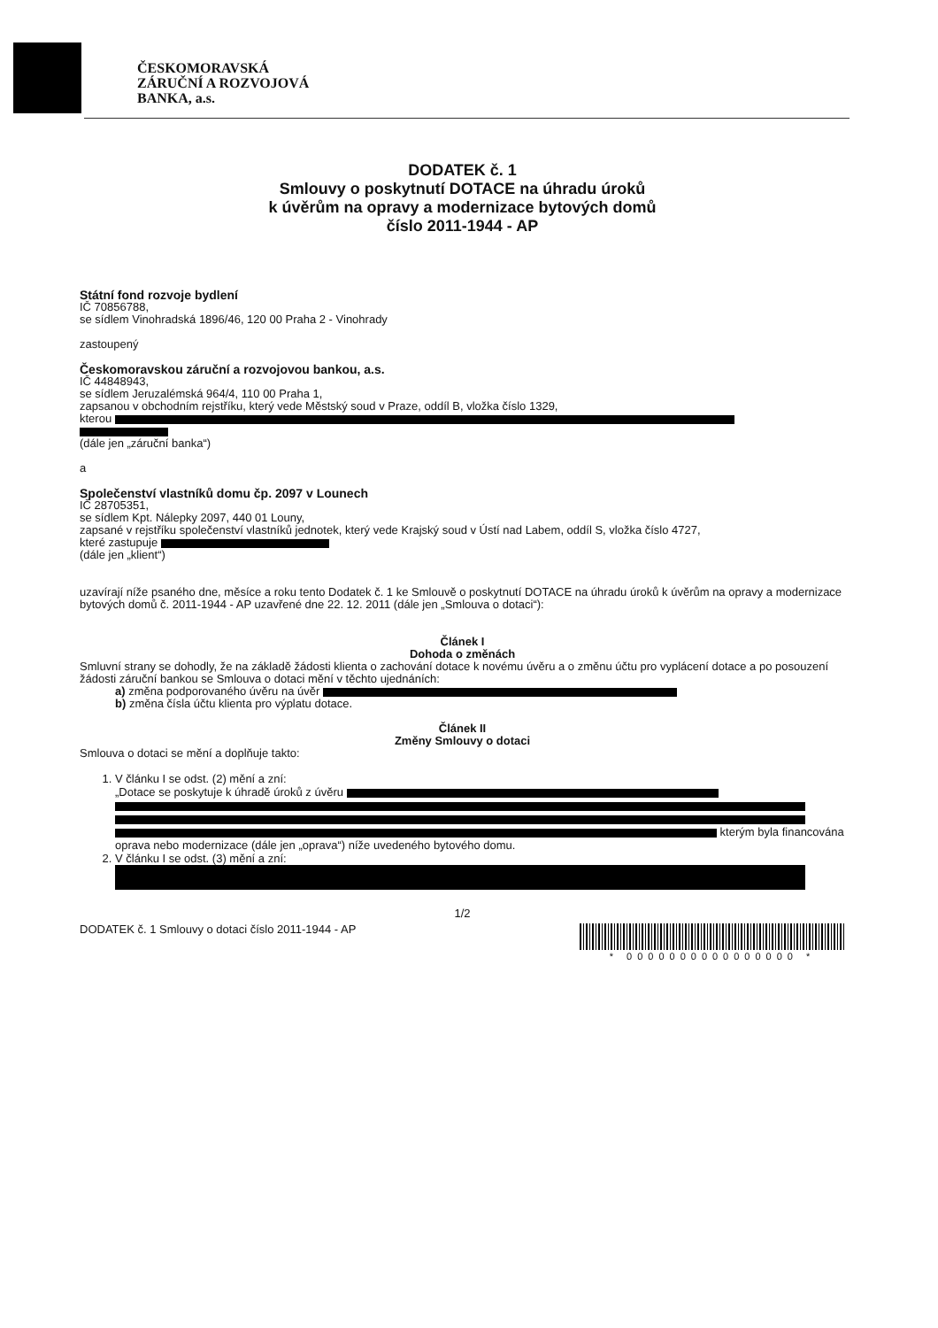ČESKOMORAVSKÁ
ZÁRUČNÍ A ROZVOJOVÁ
BANKA, a.s.
DODATEK č. 1
Smlouvy o poskytnutí DOTACE na úhradu úroků
k úvěrům na opravy a modernizace bytových domů
číslo 2011-1944 - AP
Státní fond rozvoje bydlení
IČ 70856788,
se sídlem Vinohradská 1896/46, 120 00 Praha 2 - Vinohrady
zastoupený
Českomoravskou záruční a rozvojovou bankou, a.s.
IČ 44848943,
se sídlem Jeruzalémská 964/4, 110 00 Praha 1,
zapsanou v obchodním rejstříku, který vede Městský soud v Praze, oddíl B, vložka číslo 1329,
kterou
(dále jen „záruční banka“)
a
Společenství vlastníků domu čp. 2097 v Lounech
IČ 28705351,
se sídlem Kpt. Nálepky 2097, 440 01 Louny,
zapsané v rejstříku společenství vlastníků jednotek, který vede Krajský soud v Ústí nad Labem, oddíl S, vložka číslo 4727,
které zastupuje
(dále jen „klient“)
uzavírají níže psaného dne, měsíce a roku tento Dodatek č. 1 ke Smlouvě o poskytnutí DOTACE na úhradu úroků k úvěrům na opravy a modernizace bytových domů č. 2011-1944 - AP uzavřené dne 22. 12. 2011 (dále jen „Smlouva o dotaci“):
Článek I
Dohoda o změnách
Smluvní strany se dohodly, že na základě žádosti klienta o zachování dotace k novému úvěru a o změnu účtu pro vyplácení dotace a po posouzení žádosti záruční bankou se Smlouva o dotaci mění v těchto ujednáních:
a) změna podporovaného úvěru na úvěr
b) změna čísla účtu klienta pro výplatu dotace.
Článek II
Změny Smlouvy o dotaci
Smlouva o dotaci se mění a doplňuje takto:
1. V článku I se odst. (2) mění a zní:
„Dotace se poskytuje k úhradě úroků z úvěru
kterým byla financována oprava nebo modernizace (dále jen „oprava“) níže uvedeného bytového domu.
2. V článku I se odst. (3) mění a zní:
1/2
DODATEK č. 1 Smlouvy o dotaci číslo 2011-1944 - AP
* 0000000000000000 *